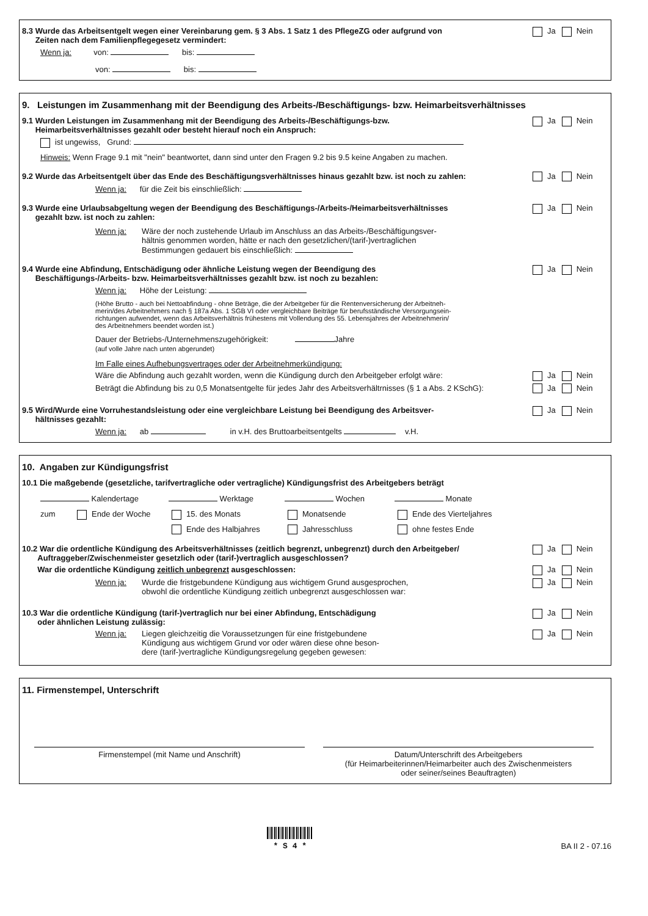8.3 Wurde das Arbeitsentgelt wegen einer Vereinbarung gem. § 3 Abs. 1 Satz 1 des PflegeZG oder aufgrund von
Zeiten nach dem Familienpflegegesetz vermindert:
Ja Nein
Wenn ja: von: bis:
von: bis:
9. Leistungen im Zusammenhang mit der Beendigung des Arbeits-/Beschäftigungs- bzw. Heimarbeitsverhältnisses
9.1 Wurden Leistungen im Zusammenhang mit der Beendigung des Arbeits-/Beschäftigungs-bzw.
Heimarbeitsverhältnisses gezahlt oder besteht hierauf noch ein Anspruch:
Ja Nein
ist ungewiss, Grund:
Hinweis: Wenn Frage 9.1 mit "nein" beantwortet, dann sind unter den Fragen 9.2 bis 9.5 keine Angaben zu machen.
9.2 Wurde das Arbeitsentgelt über das Ende des Beschäftigungsverhältnisses hinaus gezahlt bzw. ist noch zu zahlen:
Ja Nein
Wenn ja: für die Zeit bis einschließlich:
9.3 Wurde eine Urlaubsabgeltung wegen der Beendigung des Beschäftigungs-/Arbeits-/Heimarbeitsverhältnisses
gezahlt bzw. ist noch zu zahlen:
Ja Nein
Wenn ja: Wäre der noch zustehende Urlaub im Anschluss an das Arbeits-/Beschäftigungsver-
hältnis genommen worden, hätte er nach den gesetzlichen/(tarif-)vertraglichen
Bestimmungen gedauert bis einschließlich:
9.4 Wurde eine Abfindung, Entschädigung oder ähnliche Leistung wegen der Beendigung des
Beschäftigungs-/Arbeits- bzw. Heimarbeitsverhältnisses gezahlt bzw. ist noch zu bezahlen:
Ja Nein
Wenn ja: Höhe der Leistung:
(Höhe Brutto - auch bei Nettoabfindung - ohne Beträge, die der Arbeitgeber für die Rentenversicherung der Arbeitneh-
merin/des Arbeitnehmers nach § 187a Abs. 1 SGB VI oder vergleichbare Beiträge für berufsständische Versorgungsein-
richtungen aufwendet, wenn das Arbeitsverhältnis frühestens mit Vollendung des 55. Lebensjahres der Arbeitnehmerin/
des Arbeitnehmers beendet worden ist.)
Dauer der Betriebs-/Unternehmenszugehörigkeit: Jahre
(auf volle Jahre nach unten abgerundet)
Im Falle eines Aufhebungsvertrages oder der Arbeitnehmerkündigung:
Wäre die Abfindung auch gezahlt worden, wenn die Kündigung durch den Arbeitgeber erfolgt wäre:
Ja Nein
Beträgt die Abfindung bis zu 0,5 Monatsentgelte für jedes Jahr des Arbeitsverhältrnisses (§ 1 a Abs. 2 KSchG):
Ja Nein
9.5 Wird/Wurde eine Vorruhestandsleistung oder eine vergleichbare Leistung bei Beendigung des Arbeitsver-
hältnisses gezahlt:
Ja Nein
Wenn ja: ab in v.H. des Bruttoarbeitsentgelts v.H.
10. Angaben zur Kündigungsfrist
10.1 Die maßgebende (gesetzliche, tarifvertragliche oder vertragliche) Kündigungsfrist des Arbeitgebers beträgt
Kalendertage Werktage Wochen Monate
zum Ende der Woche 15. des Monats Monatsende Ende des Vierteljahres Ende des Halbjahres Jahresschluss ohne festes Ende
10.2 War die ordentliche Kündigung des Arbeitsverhältnisses (zeitlich begrenzt, unbegrenzt) durch den Arbeitgeber/
Auftraggeber/Zwischenmeister gesetzlich oder (tarif-)vertraglich ausgeschlossen?
Ja Nein
War die ordentliche Kündigung zeitlich unbegrenzt ausgeschlossen:
Ja Nein
Wenn ja: Wurde die fristgebundene Kündigung aus wichtigem Grund ausgesprochen,
obwohl die ordentliche Kündigung zeitlich unbegrenzt ausgeschlossen war:
Ja Nein
10.3 War die ordentliche Kündigung (tarif-)vertraglich nur bei einer Abfindung, Entschädigung
oder ähnlichen Leistung zulässig:
Ja Nein
Wenn ja: Liegen gleichzeitig die Voraussetzungen für eine fristgebundene
Kündigung aus wichtigem Grund vor oder wären diese ohne beson-
dere (tarif-)vertragliche Kündigungsregelung gegeben gewesen:
Ja Nein
11. Firmenstempel, Unterschrift
Firmenstempel (mit Name und Anschrift)
Datum/Unterschrift des Arbeitgebers
(für Heimarbeiterinnen/Heimarbeiter auch des Zwischenmeisters
oder seiner/seines Beauftragten)
* S 4 *
BA II 2 - 07.16